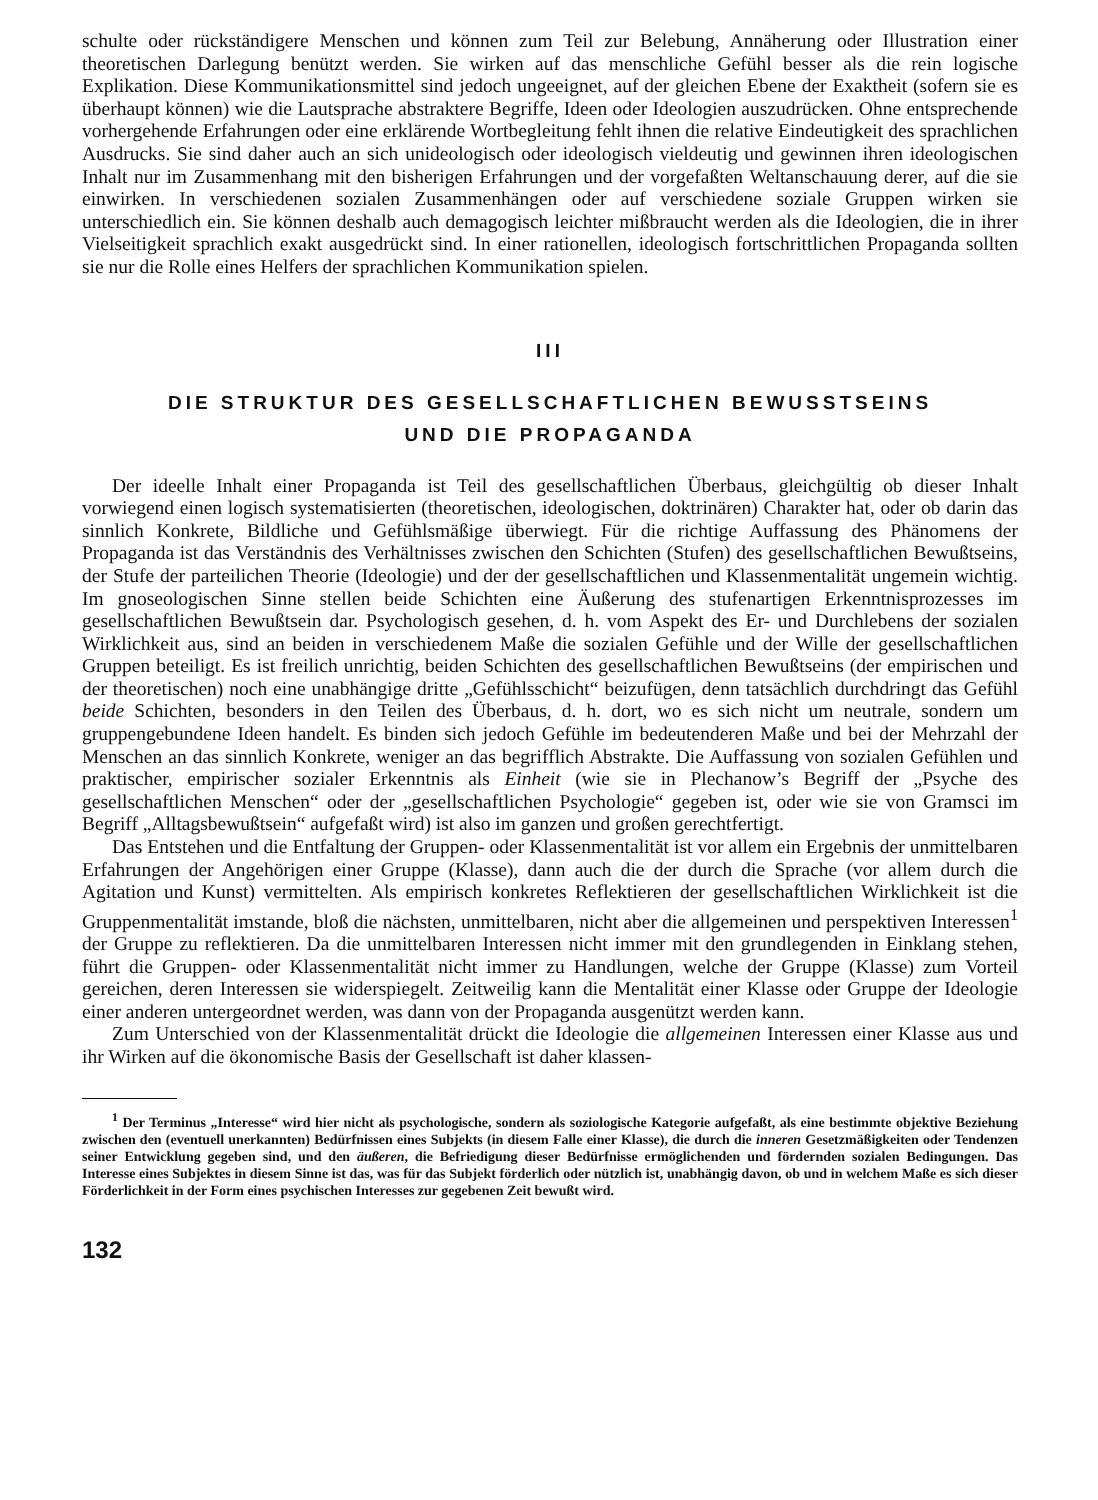schulte oder rückständigere Menschen und können zum Teil zur Belebung, Annäherung oder Illustration einer theoretischen Darlegung benützt werden. Sie wirken auf das menschliche Gefühl besser als die rein logische Explikation. Diese Kommunikationsmittel sind jedoch ungeeignet, auf der gleichen Ebene der Exaktheit (sofern sie es überhaupt können) wie die Lautsprache abstraktere Begriffe, Ideen oder Ideologien auszudrücken. Ohne entsprechende vorhergehende Erfahrungen oder eine erklärende Wortbegleitung fehlt ihnen die relative Eindeutigkeit des sprachlichen Ausdrucks. Sie sind daher auch an sich unideologisch oder ideologisch vieldeutig und gewinnen ihren ideologischen Inhalt nur im Zusammenhang mit den bisherigen Erfahrungen und der vorgefaßten Weltanschauung derer, auf die sie einwirken. In verschiedenen sozialen Zusammenhängen oder auf verschiedene soziale Gruppen wirken sie unterschiedlich ein. Sie können deshalb auch demagogisch leichter mißbraucht werden als die Ideologien, die in ihrer Vielseitigkeit sprachlich exakt ausgedrückt sind. In einer rationellen, ideologisch fortschrittlichen Propaganda sollten sie nur die Rolle eines Helfers der sprachlichen Kommunikation spielen.
III
DIE STRUKTUR DES GESELLSCHAFTLICHEN BEWUSSTSEINS
UND DIE PROPAGANDA
Der ideelle Inhalt einer Propaganda ist Teil des gesellschaftlichen Überbaus, gleichgültig ob dieser Inhalt vorwiegend einen logisch systematisierten (theoretischen, ideologischen, doktrinären) Charakter hat, oder ob darin das sinnlich Konkrete, Bildliche und Gefühlsmäßige überwiegt. Für die richtige Auffassung des Phänomens der Propaganda ist das Verständnis des Verhältnisses zwischen den Schichten (Stufen) des gesellschaftlichen Bewußtseins, der Stufe der parteilichen Theorie (Ideologie) und der der gesellschaftlichen und Klassenmentalität ungemein wichtig. Im gnoseologischen Sinne stellen beide Schichten eine Äußerung des stufenartigen Erkenntnisprozesses im gesellschaftlichen Bewußtsein dar. Psychologisch gesehen, d. h. vom Aspekt des Er- und Durchlebens der sozialen Wirklichkeit aus, sind an beiden in verschiedenem Maße die sozialen Gefühle und der Wille der gesellschaftlichen Gruppen beteiligt. Es ist freilich unrichtig, beiden Schichten des gesellschaftlichen Bewußtseins (der empirischen und der theoretischen) noch eine unabhängige dritte „Gefühlsschicht“ beizufügen, denn tatsächlich durchdringt das Gefühl beide Schichten, besonders in den Teilen des Überbaus, d. h. dort, wo es sich nicht um neutrale, sondern um gruppengebundene Ideen handelt. Es binden sich jedoch Gefühle im bedeutenderen Maße und bei der Mehrzahl der Menschen an das sinnlich Konkrete, weniger an das begrifflich Abstrakte. Die Auffassung von sozialen Gefühlen und praktischer, empirischer sozialer Erkenntnis als Einheit (wie sie in Plechanow’s Begriff der „Psyche des gesellschaftlichen Menschen“ oder der „gesellschaftlichen Psychologie“ gegeben ist, oder wie sie von Gramsci im Begriff „Alltagsbewußtsein“ aufgefaßt wird) ist also im ganzen und großen gerechtfertigt.
Das Entstehen und die Entfaltung der Gruppen- oder Klassenmentalität ist vor allem ein Ergebnis der unmittelbaren Erfahrungen der Angehörigen einer Gruppe (Klasse), dann auch die der durch die Sprache (vor allem durch die Agitation und Kunst) vermittelten. Als empirisch konkretes Reflektieren der gesellschaftlichen Wirklichkeit ist die Gruppenmentalität imstande, bloß die nächsten, unmittelbaren, nicht aber die allgemeinen und perspektiven Interessen<sup>1</sup> der Gruppe zu reflektieren. Da die unmittelbaren Interessen nicht immer mit den grundlegenden in Einklang stehen, führt die Gruppen- oder Klassenmentalität nicht immer zu Handlungen, welche der Gruppe (Klasse) zum Vorteil gereichen, deren Interessen sie widerspiegelt. Zeitweilig kann die Mentalität einer Klasse oder Gruppe der Ideologie einer anderen untergeordnet werden, was dann von der Propaganda ausgenützt werden kann.
Zum Unterschied von der Klassenmentalität drückt die Ideologie die allgemeinen Interessen einer Klasse aus und ihr Wirken auf die ökonomische Basis der Gesellschaft ist daher klassen-
<sup>1</sup> Der Terminus „Interesse“ wird hier nicht als psychologische, sondern als soziologische Kategorie aufgefaßt, als eine bestimmte objektive Beziehung zwischen den (eventuell unerkannten) Bedürfnissen eines Subjekts (in diesem Falle einer Klasse), die durch die inneren Gesetzmäßigkeiten oder Tendenzen seiner Entwicklung gegeben sind, und den äußeren, die Befriedigung dieser Bedürfnisse ermöglichenden und fördernden sozialen Bedingungen. Das Interesse eines Subjektes in diesem Sinne ist das, was für das Subjekt förderlich oder nützlich ist, unabhängig davon, ob und in welchem Maße es sich dieser Förderlichkeit in der Form eines psychischen Interesses zur gegebenen Zeit bewußt wird.
132